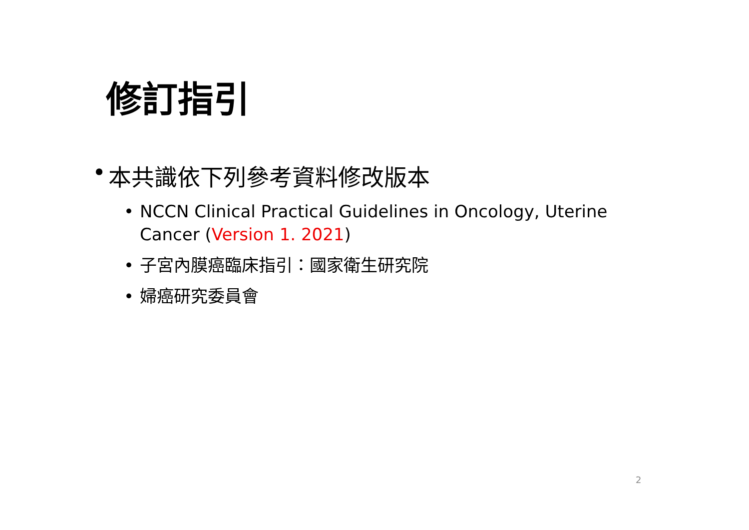修訂指引
• 本共識依下列參考資料修改版本
• NCCN Clinical Practical Guidelines in Oncology, Uterine Cancer (Version 1. 2021)
• 子宮內膜癌臨床指引：國家衛生研究院
• 婦癌研究委員會
2